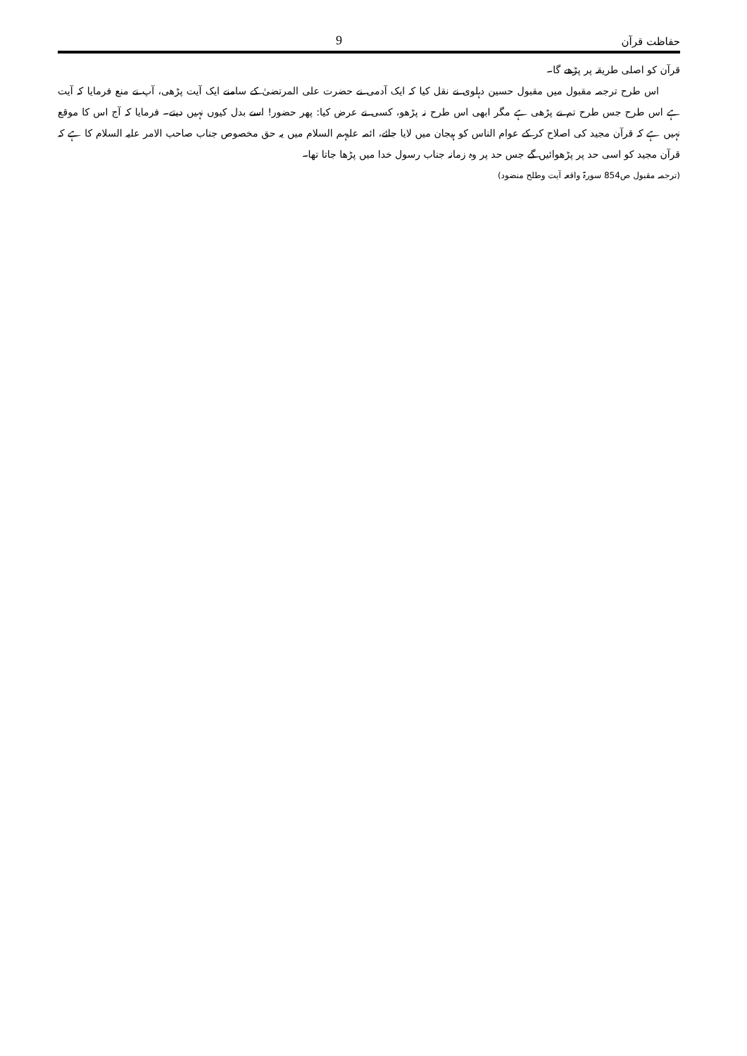9 حفاظت قرآن
قرآن کو اصلی طریقہ پر پڑھے گا۔
اس طرح ترجمہ مقبول میں مقبول حسین دہلوی نے نقل کیا کہ ایک آدمی نے حضرت علی المرتضیٰ کے سامنے ایک آیت پڑھی، آپ نے منع فرمایا کہ آیت ہے اس طرح جس طرح تم نے پڑھی ہے مگر ابھی اس طرح نہ پڑھو، کسی نے عرض کیا: پھر حضور! اسے بدل کیوں نہیں دیتے۔ فرمایا کہ آج اس کا موقع نہیں ہے کہ قرآن مجید کی اصلاح کر کے عوام الناس کو ہیجان میں لایا جائے، ائمہ علیہم السلام میں یہ حق مخصوص جناب صاحب الامر علیہ السلام کا ہے کہ قرآن مجید کو اسی حد پر پڑھوائیں گے جس حد پر وہ زمانہ جناب رسول خدا میں پڑھا جاتا تھا۔
(ترجمہ مقبول ص854 سورۃ واقعہ آیت وطلح منضود)